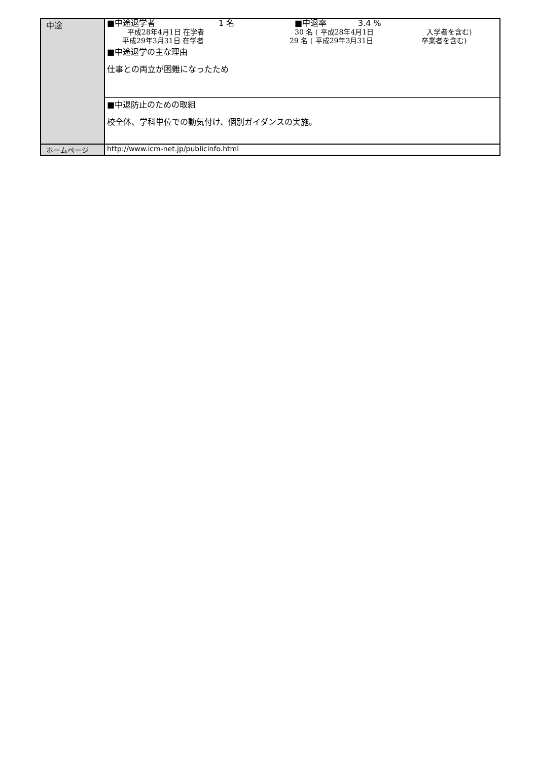| 中途 | ■中途退学者 1 名 ■中退率 3.4 % 平成28年4月1日 在学者 30 名 ( 平成28年4月1日 入学者を含む) 平成29年3月31日 在学者 29 名 ( 平成29年3月31日 卒業者を含む) ■中途退学の主な理由 仕事との両立が困難になったため |
| | ■中退防止のための取組 校全体、学科単位での動気付け、個別ガイダンスの実施。 |
| ホームページ | http://www.icm-net.jp/publicinfo.html |